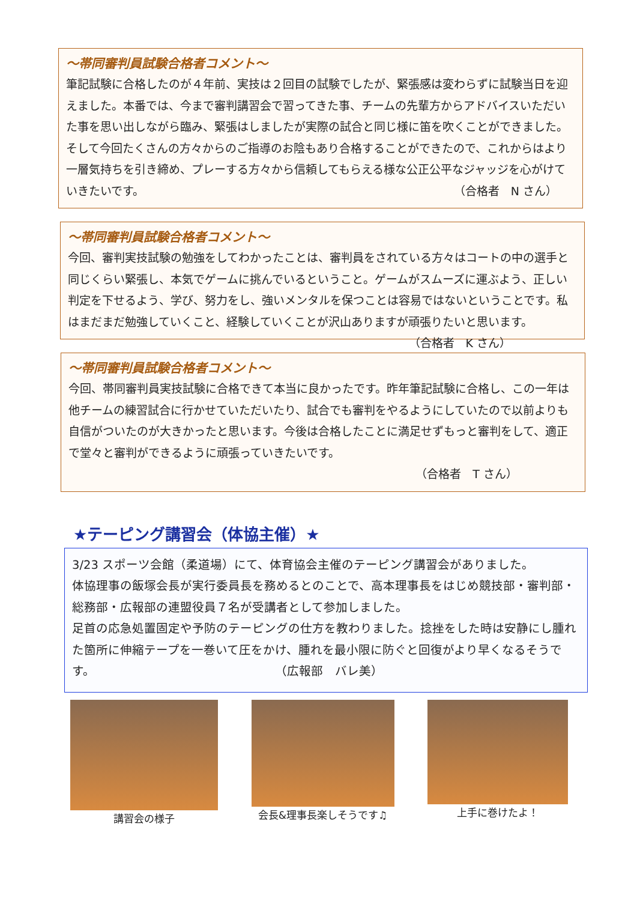～帯同審判員試験合格者コメント～
筆記試験に合格したのが４年前、実技は２回目の試験でしたが、緊張感は変わらずに試験当日を迎えました。本番では、今まで審判講習会で習ってきた事、チームの先輩方からアドバイスいただいた事を思い出しながら臨み、緊張はしましたが実際の試合と同じ様に笛を吹くことができました。そして今回たくさんの方々からのご指導のお陰もあり合格することができたので、これからはより一層気持ちを引き締め、プレーする方々から信頼してもらえる様な公正公平なジャッジを心がけていきたいです。 （合格者　N さん）
～帯同審判員試験合格者コメント～
今回、審判実技試験の勉強をしてわかったことは、審判員をされている方々はコートの中の選手と同じくらい緊張し、本気でゲームに挑んでいるということ。ゲームがスムーズに運ぶよう、正しい判定を下せるよう、学び、努力をし、強いメンタルを保つことは容易ではないということです。私はまだまだ勉強していくこと、経験していくことが沢山ありますが頑張りたいと思います。 （合格者　K さん）
～帯同審判員試験合格者コメント～
今回、帯同審判員実技試験に合格できて本当に良かったです。昨年筆記試験に合格し、この一年は他チームの練習試合に行かせていただいたり、試合でも審判をやるようにしていたので以前よりも自信がついたのが大きかったと思います。今後は合格したことに満足せずもっと審判をして、適正で堂々と審判ができるように頑張っていきたいです。
（合格者　T さん）
★テーピング講習会（体協主催）★
3/23 スポーツ会館（柔道場）にて、体育協会主催のテーピング講習会がありました。
体協理事の飯塚会長が実行委員長を務めるとのことで、高本理事長をはじめ競技部・審判部・総務部・広報部の連盟役員７名が受講者として参加しました。
足首の応急処置固定や予防のテーピングの仕方を教わりました。捻挫をした時は安静にし腫れた箇所に伸縮テープを一巻いて圧をかけ、腫れを最小限に防ぐと回復がより早くなるそうです。 （広報部　バレ美）
講習会の様子 会長&理事長楽しそうです♫ 上手に巻けたよ！